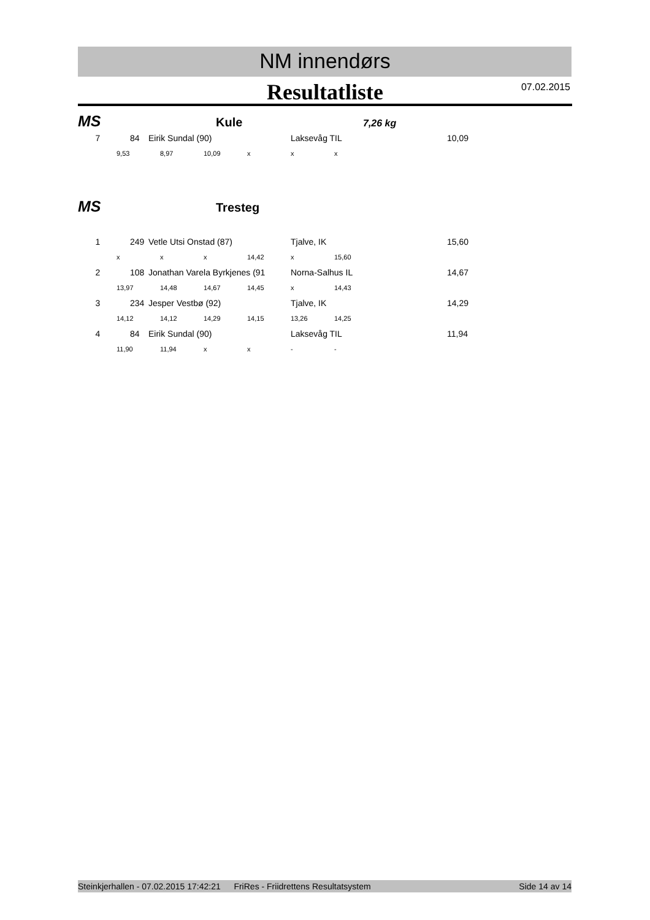NM innendørs
Resultatliste
07.02.2015
MS Kule 7,26 kg
| 7 | | 84 | Eirik Sundal (90) | Laksevåg TIL | 10,09 |
| | 9,53 | 8,97 | 10,09 | x | x | x |
MS Tresteg
| 1 | | 249 | Vetle Utsi Onstad (87) | Tjalve, IK | 15,60 |
| | x | x | x | 14,42 | x | 15,60 |
| 2 | | 108 | Jonathan Varela Byrkjenes (91 | Norna-Salhus IL | 14,67 |
| | 13,97 | 14,48 | 14,67 | 14,45 | x | 14,43 |
| 3 | | 234 | Jesper Vestbø (92) | Tjalve, IK | 14,29 |
| | 14,12 | 14,12 | 14,29 | 14,15 | 13,26 | 14,25 |
| 4 | | 84 | Eirik Sundal (90) | Laksevåg TIL | 11,94 |
| | 11,90 | 11,94 | x | x | - | - |
Steinkjerhallen - 07.02.2015 17:42:21 FriRes - Friidrettens Resultatsystem Side 14 av 14